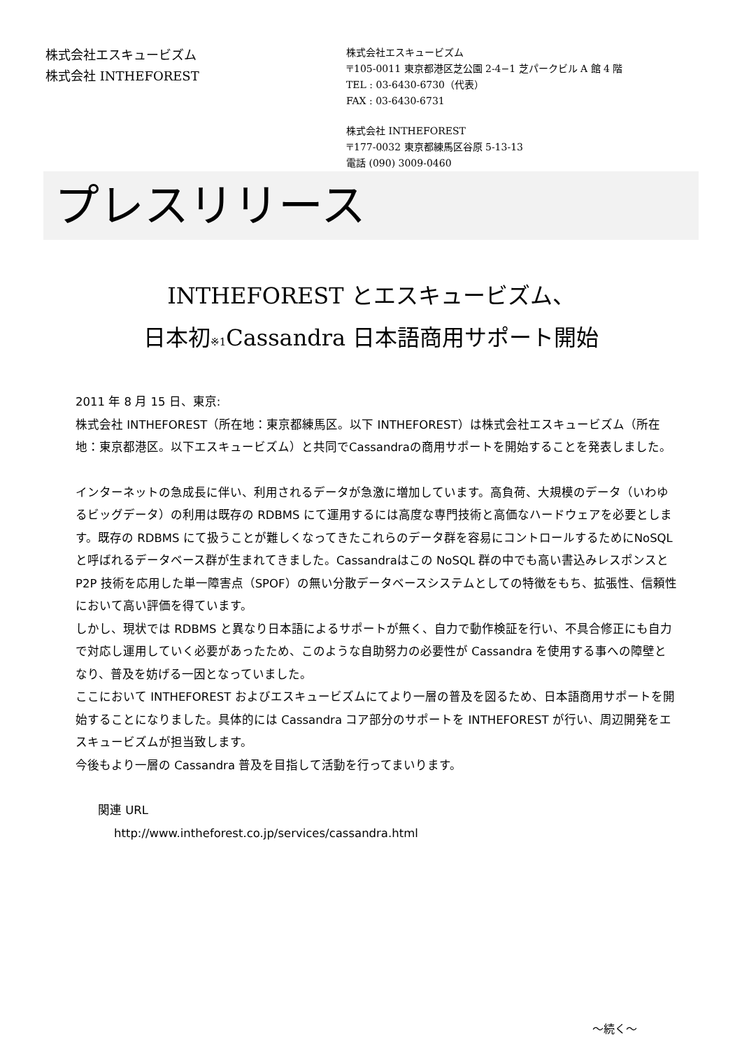株式会社エスキュービズム
株式会社 INTHEFOREST
株式会社エスキュービズム
〒105-0011 東京都港区芝公園 2-4−1 芝パークビル A 館 4 階
TEL : 03-6430-6730（代表）
FAX : 03-6430-6731
株式会社 INTHEFOREST
〒177-0032 東京都練馬区谷原 5-13-13
電話 (090) 3009-0460
プレスリリース
INTHEFOREST とエスキュービズム、
日本初<sub>※1</sub>Cassandra 日本語商用サポート開始
2011 年 8 月 15 日、東京:
株式会社 INTHEFOREST（所在地：東京都練馬区。以下 INTHEFOREST）は株式会社エスキュービズム（所在地：東京都港区。以下エスキュービズム）と共同でCassandraの商用サポートを開始することを発表しました。
インターネットの急成長に伴い、利用されるデータが急激に増加しています。高負荷、大規模のデータ（いわゆるビッグデータ）の利用は既存の RDBMS にて運用するには高度な専門技術と高価なハードウェアを必要とします。既存の RDBMS にて扱うことが難しくなってきたこれらのデータ群を容易にコントロールするためにNoSQLと呼ばれるデータベース群が生まれてきました。Cassandraはこの NoSQL 群の中でも高い書込みレスポンスと P2P 技術を応用した単一障害点（SPOF）の無い分散データベースシステムとしての特徴をもち、拡張性、信頼性において高い評価を得ています。
しかし、現状では RDBMS と異なり日本語によるサポートが無く、自力で動作検証を行い、不具合修正にも自力で対応し運用していく必要があったため、このような自助努力の必要性が Cassandra を使用する事への障壁となり、普及を妨げる一因となっていました。
ここにおいて INTHEFOREST およびエスキュービズムにてより一層の普及を図るため、日本語商用サポートを開始することになりました。具体的には Cassandra コア部分のサポートを INTHEFOREST が行い、周辺開発をエスキュービズムが担当致します。
今後もより一層の Cassandra 普及を目指して活動を行ってまいります。
関連 URL
http://www.intheforest.co.jp/services/cassandra.html
～続く～